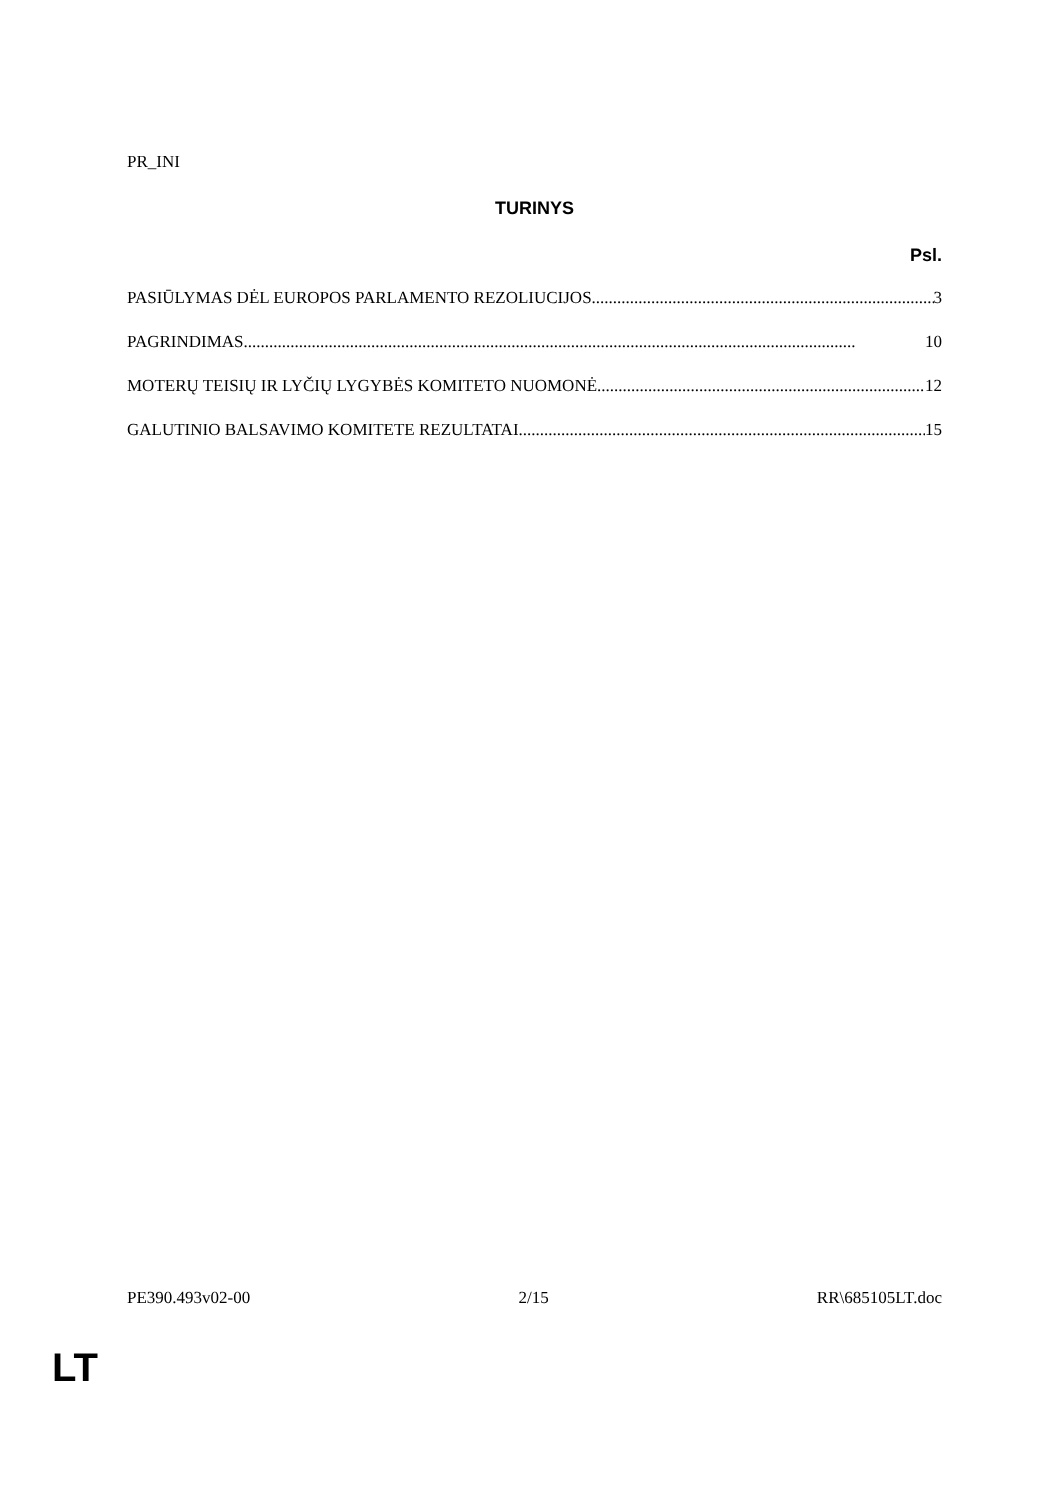PR_INI
TURINYS
Psl.
PASIŪLYMAS DĖL EUROPOS PARLAMENTO REZOLIUCIJOS 3
PAGRINDIMAS 10
MOTERŲ TEISIŲ IR LYČIŲ LYGYBĖS KOMITETO NUOMONĖ 12
GALUTINIO BALSAVIMO KOMITETE REZULTATAI 15
PE390.493v02-00 2/15 RR\685105LT.doc
LT